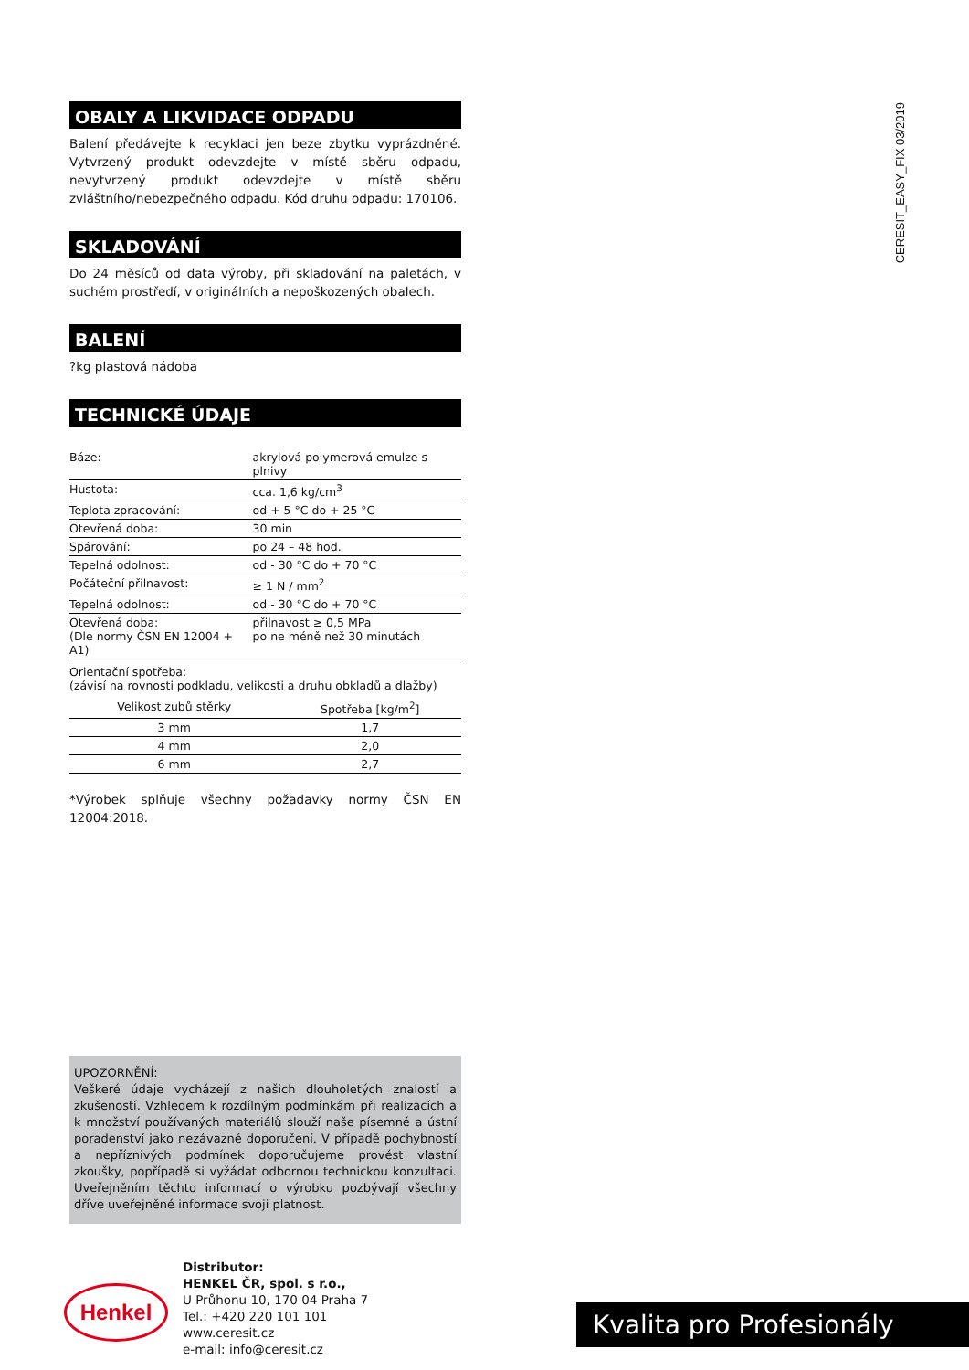OBALY A LIKVIDACE ODPADU
Balení předávejte k recyklaci jen beze zbytku vyprázdněné. Vytvrzený produkt odevzdejte v místě sběru odpadu, nevytvrzený produkt odevzdejte v místě sběru zvláštního/nebezpečného odpadu. Kód druhu odpadu: 170106.
SKLADOVÁNÍ
Do 24 měsíců od data výroby, při skladování na paletách, v suchém prostředí, v originálních a nepoškozených obalech.
BALENÍ
?kg plastová nádoba
TECHNICKÉ ÚDAJE
| Báze: | akrylová polymerová emulze s plnivy |
| Hustota: | cca. 1,6 kg/cm<sup>3</sup> |
| Teplota zpracování: | od + 5 °C do + 25 °C |
| Otevřená doba: | 30 min |
| Spárování: | po 24 – 48 hod. |
| Tepelná odolnost: | od - 30 °C do + 70 °C |
| Počáteční přilnavost: | ≥ 1 N / mm<sup>2</sup> |
| Tepelná odolnost: | od - 30 °C do + 70 °C |
| Otevřená doba: (Dle normy ČSN EN 12004 + A1) | přilnavost ≥ 0,5 MPa po ne méně než 30 minutách |
Orientační spotřeba:
(závisí na rovnosti podkladu, velikosti a druhu obkladů a dlažby)
| Velikost zubů stěrky | Spotřeba [kg/m<sup>2</sup>] |
| --- | --- |
| 3 mm | 1,7 |
| 4 mm | 2,0 |
| 6 mm | 2,7 |
*Výrobek splňuje všechny požadavky normy ČSN EN 12004:2018.
CERESIT_EASY_FIX 03/2019
UPOZORNĚNÍ:
Veškeré údaje vycházejí z našich dlouholetých znalostí a zkušeností. Vzhledem k rozdílným podmínkám při realizacích a k množství používaných materiálů slouží naše písemné a ústní poradenství jako nezávazné doporučení. V případě pochybností a nepříznivých podmínek doporučujeme provést vlastní zkoušky, popřípadě si vyžádat odbornou technickou konzultaci. Uveřejněním těchto informací o výrobku pozbývají všechny dříve uveřejněné informace svoji platnost.
Henkel
Distributor:
HENKEL ČR, spol. s r.o.,
U Průhonu 10, 170 04 Praha 7
Tel.: +420 220 101 101
www.ceresit.cz
e-mail: info@ceresit.cz
Kvalita pro Profesionály